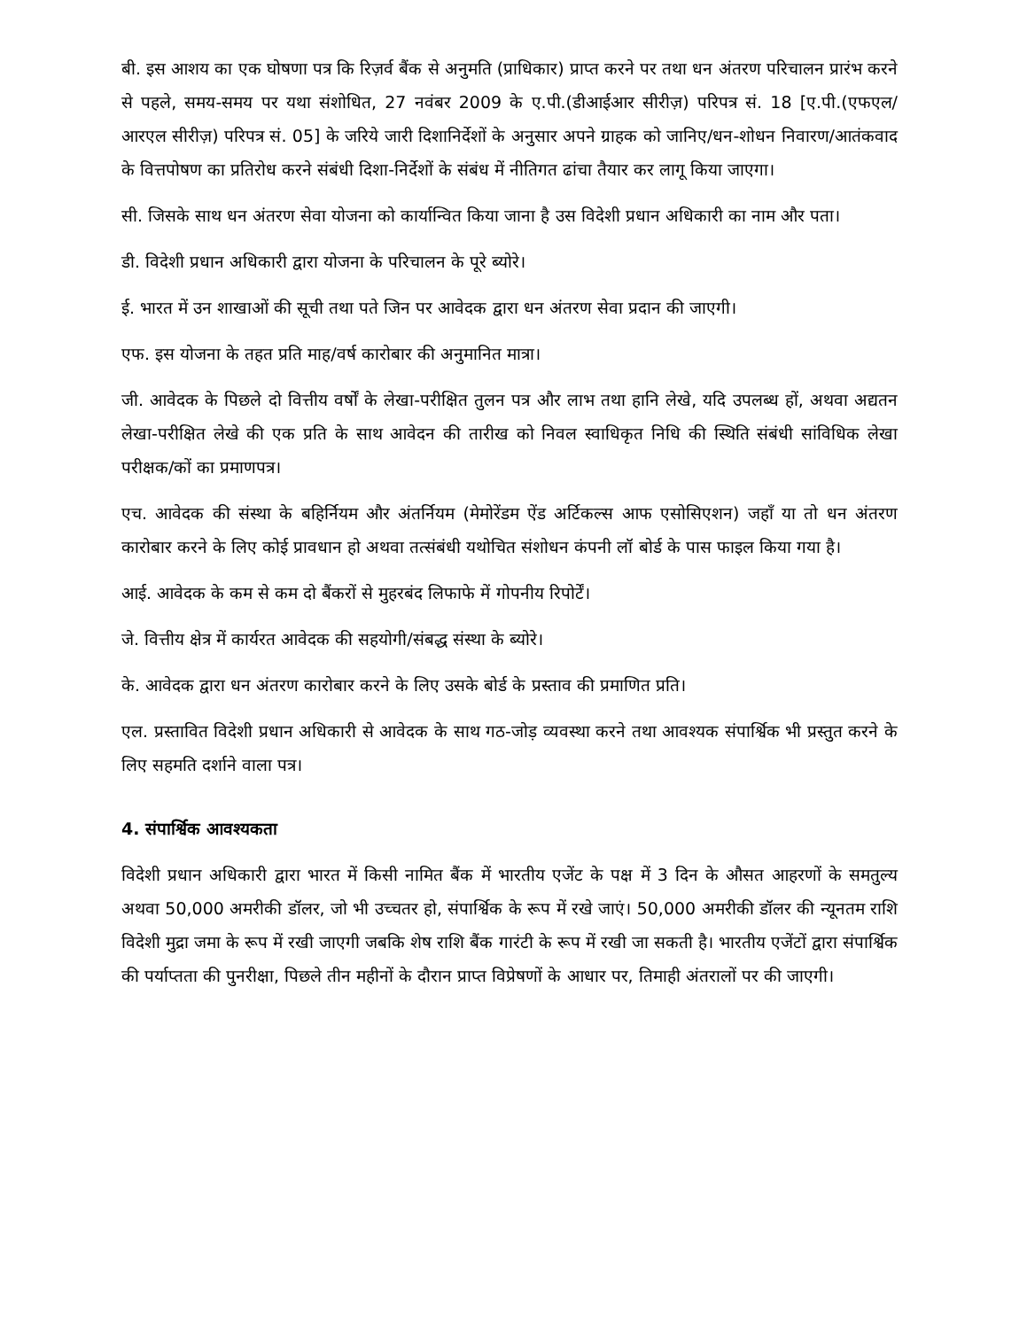बी. इस आशय का एक घोषणा पत्र कि रिज़र्व बैंक से अनुमति (प्राधिकार) प्राप्त करने पर तथा धन अंतरण परिचालन प्रारंभ करने से पहले, समय-समय पर यथा संशोधित, 27 नवंबर 2009 के ए.पी.(डीआईआर सीरीज़) परिपत्र सं. 18 [ए.पी.(एफएल/आरएल सीरीज़) परिपत्र सं. 05] के जरिये जारी दिशानिर्देशों के अनुसार अपने ग्राहक को जानिए/धन-शोधन निवारण/आतंकवाद के वित्तपोषण का प्रतिरोध करने संबंधी दिशा-निर्देशों के संबंध में नीतिगत ढांचा तैयार कर लागू किया जाएगा।
सी. जिसके साथ धन अंतरण सेवा योजना को कार्यान्वित किया जाना है उस विदेशी प्रधान अधिकारी का नाम और पता।
डी. विदेशी प्रधान अधिकारी द्वारा योजना के परिचालन के पूरे ब्योरे।
ई. भारत में उन शाखाओं की सूची तथा पते जिन पर आवेदक द्वारा धन अंतरण सेवा प्रदान की जाएगी।
एफ. इस योजना के तहत प्रति माह/वर्ष कारोबार की अनुमानित मात्रा।
जी. आवेदक के पिछले दो वित्तीय वर्षों के लेखा-परीक्षित तुलन पत्र और लाभ तथा हानि लेखे, यदि उपलब्ध हों, अथवा अद्यतन लेखा-परीक्षित लेखे की एक प्रति के साथ आवेदन की तारीख को निवल स्वाधिकृत निधि की स्थिति संबंधी सांविधिक लेखा परीक्षक/कों का प्रमाणपत्र।
एच. आवेदक की संस्था के बहिर्नियम और अंतर्नियम (मेमोरेंडम ऐंड अर्टिकल्स आफ एसोसिएशन) जहाँ या तो धन अंतरण कारोबार करने के लिए कोई प्रावधान हो अथवा तत्संबंधी यथोचित संशोधन कंपनी लॉ बोर्ड के पास फाइल किया गया है।
आई. आवेदक के कम से कम दो बैंकरों से मुहरबंद लिफाफे में गोपनीय रिपोर्टें।
जे. वित्तीय क्षेत्र में कार्यरत आवेदक की सहयोगी/संबद्ध संस्था के ब्योरे।
के. आवेदक द्वारा धन अंतरण कारोबार करने के लिए उसके बोर्ड के प्रस्ताव की प्रमाणित प्रति।
एल. प्रस्तावित विदेशी प्रधान अधिकारी से आवेदक के साथ गठ-जोड़ व्यवस्था करने तथा आवश्यक संपार्श्विक भी प्रस्तुत करने के लिए सहमति दर्शाने वाला पत्र।
4. संपार्श्विक आवश्यकता
विदेशी प्रधान अधिकारी द्वारा भारत में किसी नामित बैंक में भारतीय एजेंट के पक्ष में 3 दिन के औसत आहरणों के समतुल्य अथवा 50,000 अमरीकी डॉलर, जो भी उच्चतर हो, संपार्श्विक के रूप में रखे जाएं। 50,000 अमरीकी डॉलर की न्यूनतम राशि विदेशी मुद्रा जमा के रूप में रखी जाएगी जबकि शेष राशि बैंक गारंटी के रूप में रखी जा सकती है। भारतीय एजेंटों द्वारा संपार्श्विक की पर्याप्तता की पुनरीक्षा, पिछले तीन महीनों के दौरान प्राप्त विप्रेषणों के आधार पर, तिमाही अंतरालों पर की जाएगी।